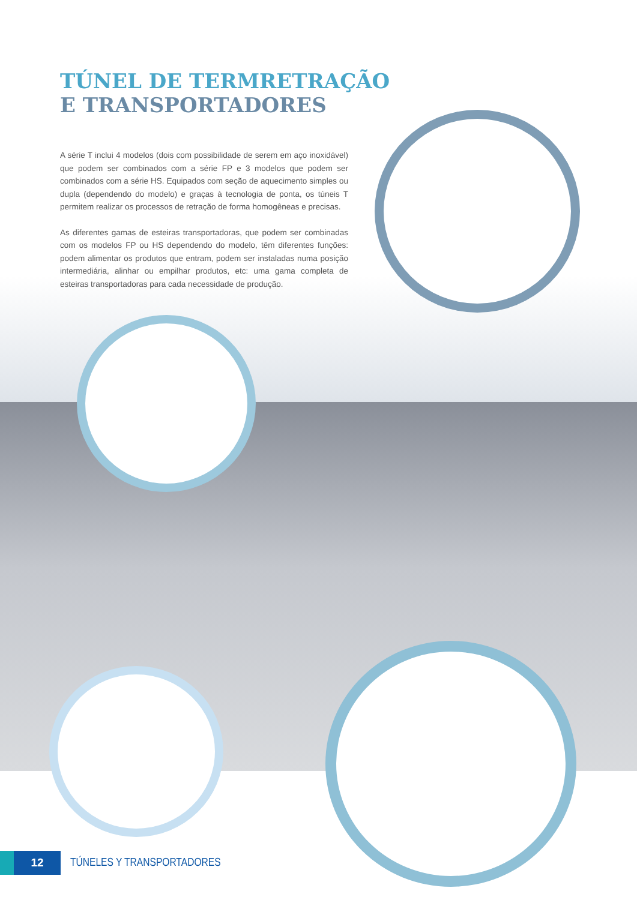TÚNEL DE TERMRETRAÇÃO
E TRANSPORTADORES
A série T inclui 4 modelos (dois com possibilidade de serem em aço inoxidável) que podem ser combinados com a série FP e 3 modelos que podem ser combinados com a série HS. Equipados com seção de aquecimento simples ou dupla (dependendo do modelo) e graças à tecnologia de ponta, os túneis T permitem realizar os processos de retração de forma homogêneas e precisas.
As diferentes gamas de esteiras transportadoras, que podem ser combinadas com os modelos FP ou HS dependendo do modelo, têm diferentes funções: podem alimentar os produtos que entram, podem ser instaladas numa posição intermediária, alinhar ou empilhar produtos, etc: uma gama completa de esteiras transportadoras para cada necessidade de produção.
12
TÚNELES Y TRANSPORTADORES